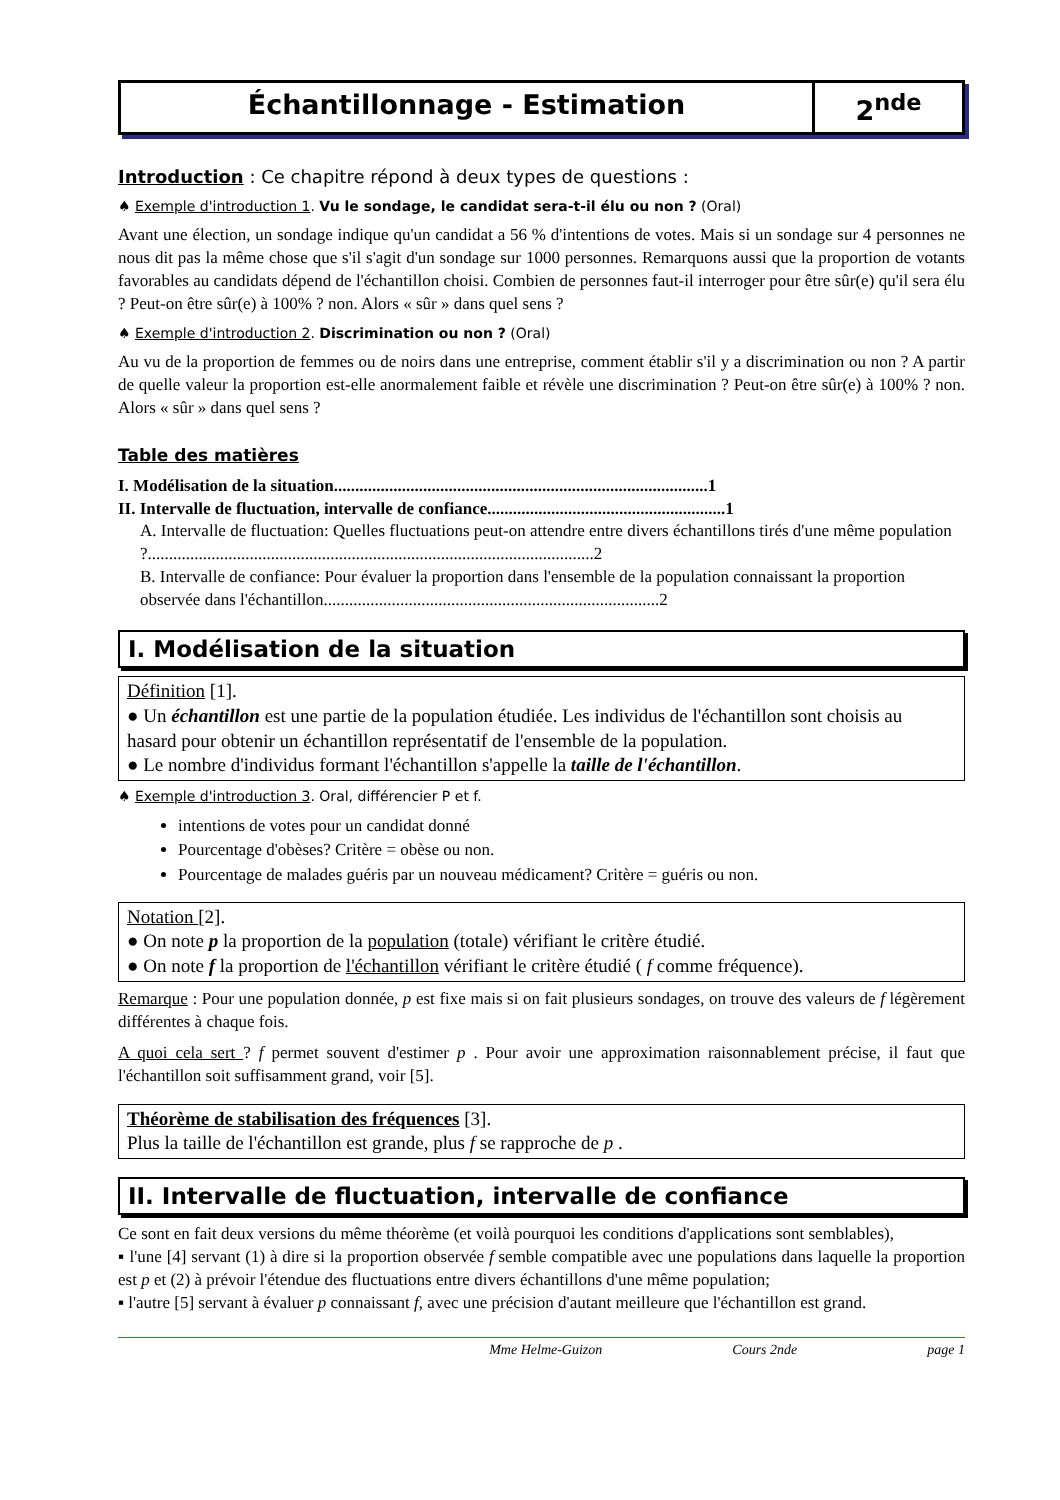Échantillonnage - Estimation 2<sup>nde</sup>
Introduction : Ce chapitre répond à deux types de questions :
♠ Exemple d'introduction 1. Vu le sondage, le candidat sera-t-il élu ou non ? (Oral)
Avant une élection, un sondage indique qu'un candidat a 56 % d'intentions de votes. Mais si un sondage sur 4 personnes ne nous dit pas la même chose que s'il s'agit d'un sondage sur 1000 personnes. Remarquons aussi que la proportion de votants favorables au candidats dépend de l'échantillon choisi. Combien de personnes faut-il interroger pour être sûr(e) qu'il sera élu ? Peut-on être sûr(e) à 100% ? non. Alors « sûr » dans quel sens ?
♠ Exemple d'introduction 2. Discrimination ou non ? (Oral)
Au vu de la proportion de femmes ou de noirs dans une entreprise, comment établir s'il y a discrimination ou non ? A partir de quelle valeur la proportion est-elle anormalement faible et révèle une discrimination ? Peut-on être sûr(e) à 100% ? non. Alors « sûr » dans quel sens ?
Table des matières
I. Modélisation de la situation........................................................................................1
II. Intervalle de fluctuation, intervalle de confiance........................................................1
A. Intervalle de fluctuation: Quelles fluctuations peut-on attendre entre divers échantillons tirés d'une même population ?.........................................................................................................2
B. Intervalle de confiance: Pour évaluer la proportion dans l'ensemble de la population connaissant la proportion observée dans l'échantillon...............................................................................2
I. Modélisation de la situation
Définition [1].
● Un échantillon est une partie de la population étudiée. Les individus de l'échantillon sont choisis au hasard pour obtenir un échantillon représentatif de l'ensemble de la population.
● Le nombre d'individus formant l'échantillon s'appelle la taille de l'échantillon.
♠ Exemple d'introduction 3. Oral, différencier P et f.
intentions de votes pour un candidat donné
Pourcentage d'obèses? Critère = obèse ou non.
Pourcentage de malades guéris par un nouveau médicament? Critère = guéris ou non.
Notation [2].
● On note p la proportion de la population (totale) vérifiant le critère étudié.
● On note f la proportion de l'échantillon vérifiant le critère étudié ( f comme fréquence).
Remarque : Pour une population donnée, p est fixe mais si on fait plusieurs sondages, on trouve des valeurs de f légèrement différentes à chaque fois.
A quoi cela sert ? f permet souvent d'estimer p . Pour avoir une approximation raisonnablement précise, il faut que l'échantillon soit suffisamment grand, voir [5].
Théorème de stabilisation des fréquences [3].
Plus la taille de l'échantillon est grande, plus f se rapproche de p .
II. Intervalle de fluctuation, intervalle de confiance
Ce sont en fait deux versions du même théorème (et voilà pourquoi les conditions d'applications sont semblables),
▪ l'une [4] servant (1) à dire si la proportion observée f semble compatible avec une populations dans laquelle la proportion est p et (2) à prévoir l'étendue des fluctuations entre divers échantillons d'une même population;
▪ l'autre [5] servant à évaluer p connaissant f, avec une précision d'autant meilleure que l'échantillon est grand.
Mme Helme-Guizon Cours 2nde page 1